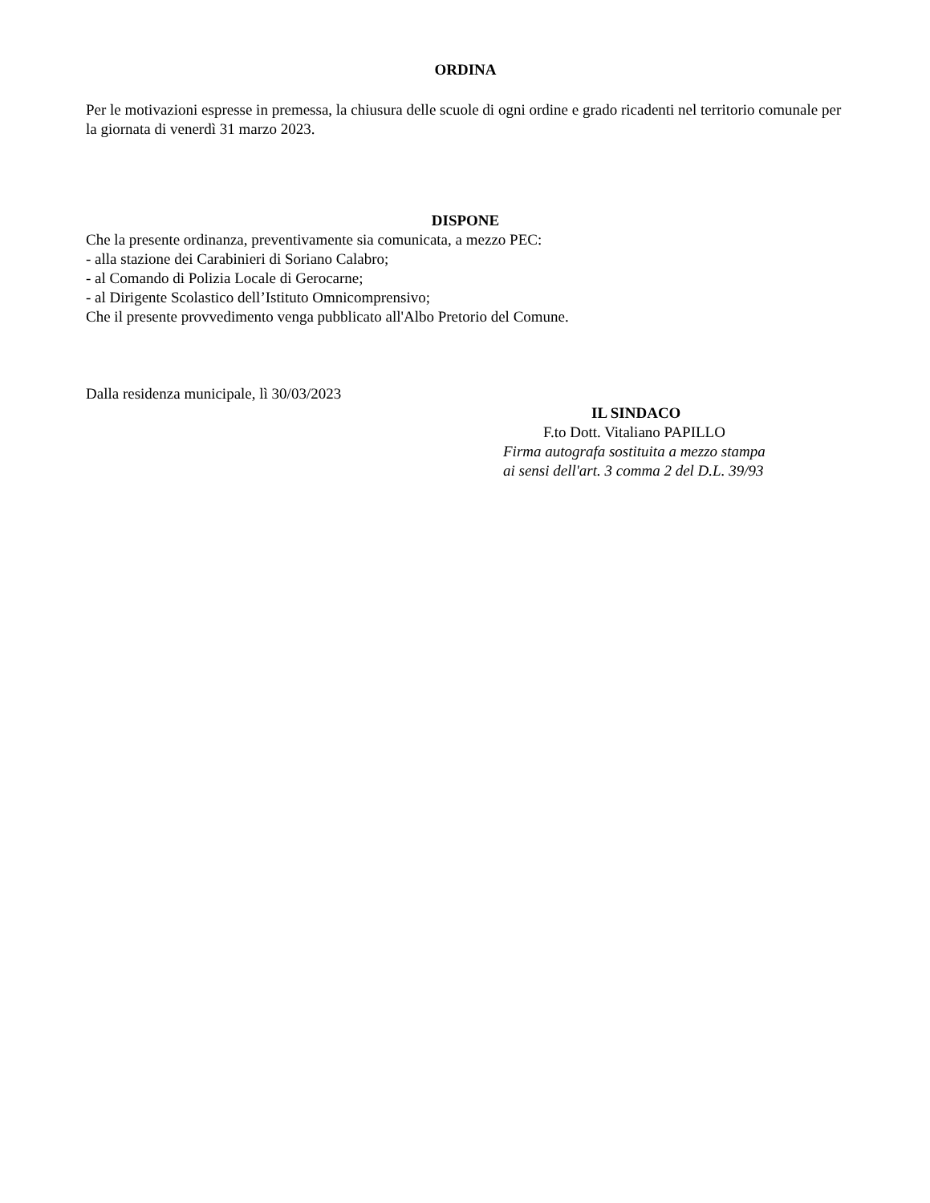ORDINA
Per le motivazioni espresse in premessa, la chiusura delle scuole di ogni ordine e grado ricadenti nel territorio comunale per la giornata di venerdì 31 marzo 2023.
DISPONE
Che la presente ordinanza, preventivamente sia comunicata, a mezzo PEC:
- alla stazione dei Carabinieri di Soriano Calabro;
- al Comando di Polizia Locale di Gerocarne;
- al Dirigente Scolastico dell’Istituto Omnicomprensivo;
Che il presente provvedimento venga pubblicato all'Albo Pretorio del Comune.
Dalla residenza municipale, lì 30/03/2023
IL SINDACO
F.to Dott. Vitaliano PAPILLO
Firma autografa sostituita a mezzo stampa
ai sensi dell'art. 3 comma 2 del D.L. 39/93